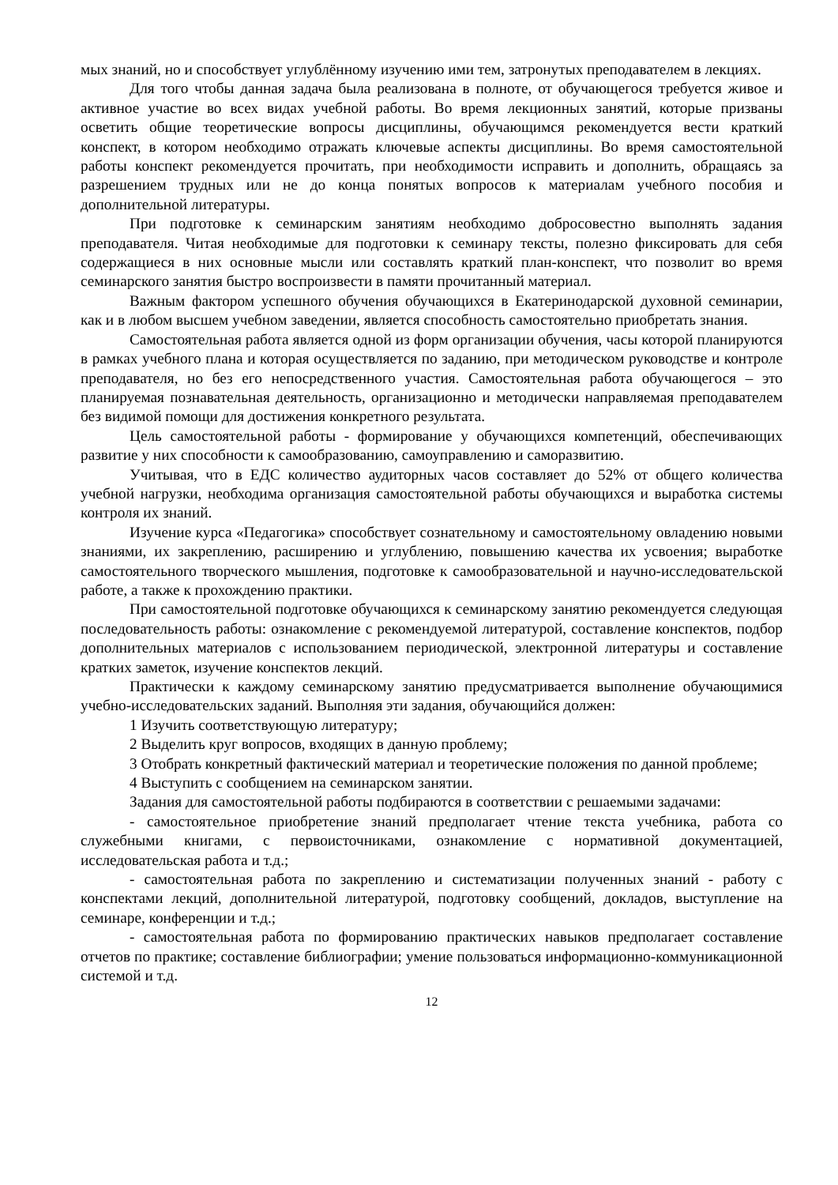мых знаний, но и способствует углублённому изучению ими тем, затронутых преподавателем в лекциях.
Для того чтобы данная задача была реализована в полноте, от обучающегося требуется живое и активное участие во всех видах учебной работы. Во время лекционных занятий, которые призваны осветить общие теоретические вопросы дисциплины, обучающимся рекомендуется вести краткий конспект, в котором необходимо отражать ключевые аспекты дисциплины. Во время самостоятельной работы конспект рекомендуется прочитать, при необходимости исправить и дополнить, обращаясь за разрешением трудных или не до конца понятых вопросов к материалам учебного пособия и дополнительной литературы.
При подготовке к семинарским занятиям необходимо добросовестно выполнять задания преподавателя. Читая необходимые для подготовки к семинару тексты, полезно фиксировать для себя содержащиеся в них основные мысли или составлять краткий план-конспект, что позволит во время семинарского занятия быстро воспроизвести в памяти прочитанный материал.
Важным фактором успешного обучения обучающихся в Екатеринодарской духовной семинарии, как и в любом высшем учебном заведении, является способность самостоятельно приобретать знания.
Самостоятельная работа является одной из форм организации обучения, часы которой планируются в рамках учебного плана и которая осуществляется по заданию, при методическом руководстве и контроле преподавателя, но без его непосредственного участия. Самостоятельная работа обучающегося – это планируемая познавательная деятельность, организационно и методически направляемая преподавателем без видимой помощи для достижения конкретного результата.
Цель самостоятельной работы - формирование у обучающихся компетенций, обеспечивающих развитие у них способности к самообразованию, самоуправлению и саморазвитию.
Учитывая, что в ЕДС количество аудиторных часов составляет до 52% от общего количества учебной нагрузки, необходима организация самостоятельной работы обучающихся и выработка системы контроля их знаний.
Изучение курса «Педагогика» способствует сознательному и самостоятельному овладению новыми знаниями, их закреплению, расширению и углублению, повышению качества их усвоения; выработке самостоятельного творческого мышления, подготовке к самообразовательной и научно-исследовательской работе, а также к прохождению практики.
При самостоятельной подготовке обучающихся к семинарскому занятию рекомендуется следующая последовательность работы: ознакомление с рекомендуемой литературой, составление конспектов, подбор дополнительных материалов с использованием периодической, электронной литературы и составление кратких заметок, изучение конспектов лекций.
Практически к каждому семинарскому занятию предусматривается выполнение обучающимися учебно-исследовательских заданий. Выполняя эти задания, обучающийся должен:
1 Изучить соответствующую литературу;
2 Выделить круг вопросов, входящих в данную проблему;
3 Отобрать конкретный фактический материал и теоретические положения по данной проблеме;
4 Выступить с сообщением на семинарском занятии.
Задания для самостоятельной работы подбираются в соответствии с решаемыми задачами:
- самостоятельное приобретение знаний предполагает чтение текста учебника, работа со служебными книгами, с первоисточниками, ознакомление с нормативной документацией, исследовательская работа и т.д.;
- самостоятельная работа по закреплению и систематизации полученных знаний - работу с конспектами лекций, дополнительной литературой, подготовку сообщений, докладов, выступление на семинаре, конференции и т.д.;
- самостоятельная работа по формированию практических навыков предполагает составление отчетов по практике; составление библиографии; умение пользоваться информационно-коммуникационной системой и т.д.
12